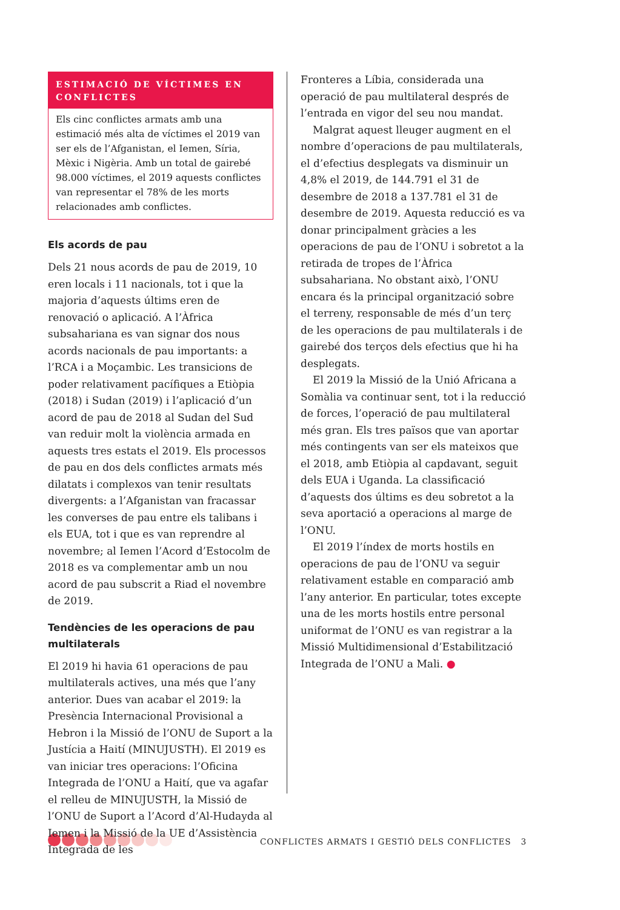ESTIMACIÓ DE VÍCTIMES EN CONFLICTES
Els cinc conflictes armats amb una estimació més alta de víctimes el 2019 van ser els de l’Afganistan, el Iemen, Síria, Mèxic i Nigèria. Amb un total de gairebé 98.000 víctimes, el 2019 aquests conflictes van representar el 78% de les morts relacionades amb conflictes.
Els acords de pau
Dels 21 nous acords de pau de 2019, 10 eren locals i 11 nacionals, tot i que la majoria d’aquests últims eren de renovació o aplicació. A l’Àfrica subsahariana es van signar dos nous acords nacionals de pau importants: a l’RCA i a Moçambic. Les transicions de poder relativament pacífiques a Etiòpia (2018) i Sudan (2019) i l’aplicació d’un acord de pau de 2018 al Sudan del Sud van reduir molt la violència armada en aquests tres estats el 2019. Els processos de pau en dos dels conflictes armats més dilatats i complexos van tenir resultats divergents: a l’Afganistan van fracassar les converses de pau entre els talibans i els EUA, tot i que es van reprendre al novembre; al Iemen l’Acord d’Estocolm de 2018 es va complementar amb un nou acord de pau subscrit a Riad el novembre de 2019.
Tendències de les operacions de pau multilaterals
El 2019 hi havia 61 operacions de pau multilaterals actives, una més que l’any anterior. Dues van acabar el 2019: la Presència Internacional Provisional a Hebron i la Missió de l’ONU de Suport a la Justícia a Haití (MINUJUSTH). El 2019 es van iniciar tres operacions: l’Oficina Integrada de l’ONU a Haití, que va agafar el relleu de MINUJUSTH, la Missió de l’ONU de Suport a l’Acord d’Al-Hudayda al Iemen i la Missió de la UE d’Assistència Integrada de les
Fronteres a Líbia, considerada una operació de pau multilateral després de l’entrada en vigor del seu nou mandat.
Malgrat aquest lleuger augment en el nombre d’operacions de pau multilaterals, el d’efectius desplegats va disminuir un 4,8% el 2019, de 144.791 el 31 de desembre de 2018 a 137.781 el 31 de desembre de 2019. Aquesta reducció es va donar principalment gràcies a les operacions de pau de l’ONU i sobretot a la retirada de tropes de l’Àfrica subsahariana. No obstant això, l’ONU encara és la principal organització sobre el terreny, responsable de més d’un terç de les operacions de pau multilaterals i de gairebé dos terços dels efectius que hi ha desplegats.
El 2019 la Missió de la Unió Africana a Somàlia va continuar sent, tot i la reducció de forces, l’operació de pau multilateral més gran. Els tres països que van aportar més contingents van ser els mateixos que el 2018, amb Etiòpia al capdavant, seguit dels EUA i Uganda. La classificació d’aquests dos últims es deu sobretot a la seva aportació a operacions al marge de l’ONU.
El 2019 l’índex de morts hostils en operacions de pau de l’ONU va seguir relativament estable en comparació amb l’any anterior. En particular, totes excepte una de les morts hostils entre personal uniformat de l’ONU es van registrar a la Missió Multidimensional d’Estabilització Integrada de l’ONU a Mali. ●
CONFLICTES ARMATS I GESTIÓ DELS CONFLICTES 3